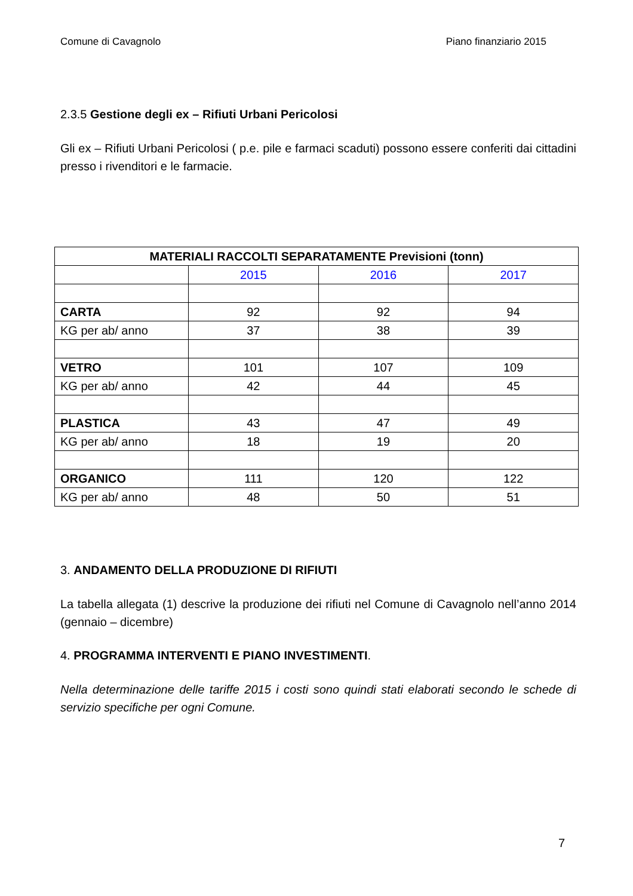Comune di Cavagnolo Piano finanziario 2015
2.3.5 Gestione degli ex – Rifiuti Urbani Pericolosi
Gli ex – Rifiuti Urbani Pericolosi ( p.e. pile e farmaci scaduti) possono essere conferiti dai cittadini presso i rivenditori e le farmacie.
| MATERIALI RACCOLTI SEPARATAMENTE Previsioni (tonn) | | | |
| --- | --- | --- | --- |
| | 2015 | 2016 | 2017 |
| CARTA | 92 | 92 | 94 |
| KG per ab/ anno | 37 | 38 | 39 |
| VETRO | 101 | 107 | 109 |
| KG per ab/ anno | 42 | 44 | 45 |
| PLASTICA | 43 | 47 | 49 |
| KG per ab/ anno | 18 | 19 | 20 |
| ORGANICO | 111 | 120 | 122 |
| KG per ab/ anno | 48 | 50 | 51 |
3. ANDAMENTO DELLA PRODUZIONE DI RIFIUTI
La tabella allegata (1) descrive la produzione dei rifiuti nel Comune di Cavagnolo nell’anno 2014 (gennaio – dicembre)
4. PROGRAMMA INTERVENTI E PIANO INVESTIMENTI.
Nella determinazione delle tariffe 2015 i costi sono quindi stati elaborati secondo le schede di servizio specifiche per ogni Comune.
7